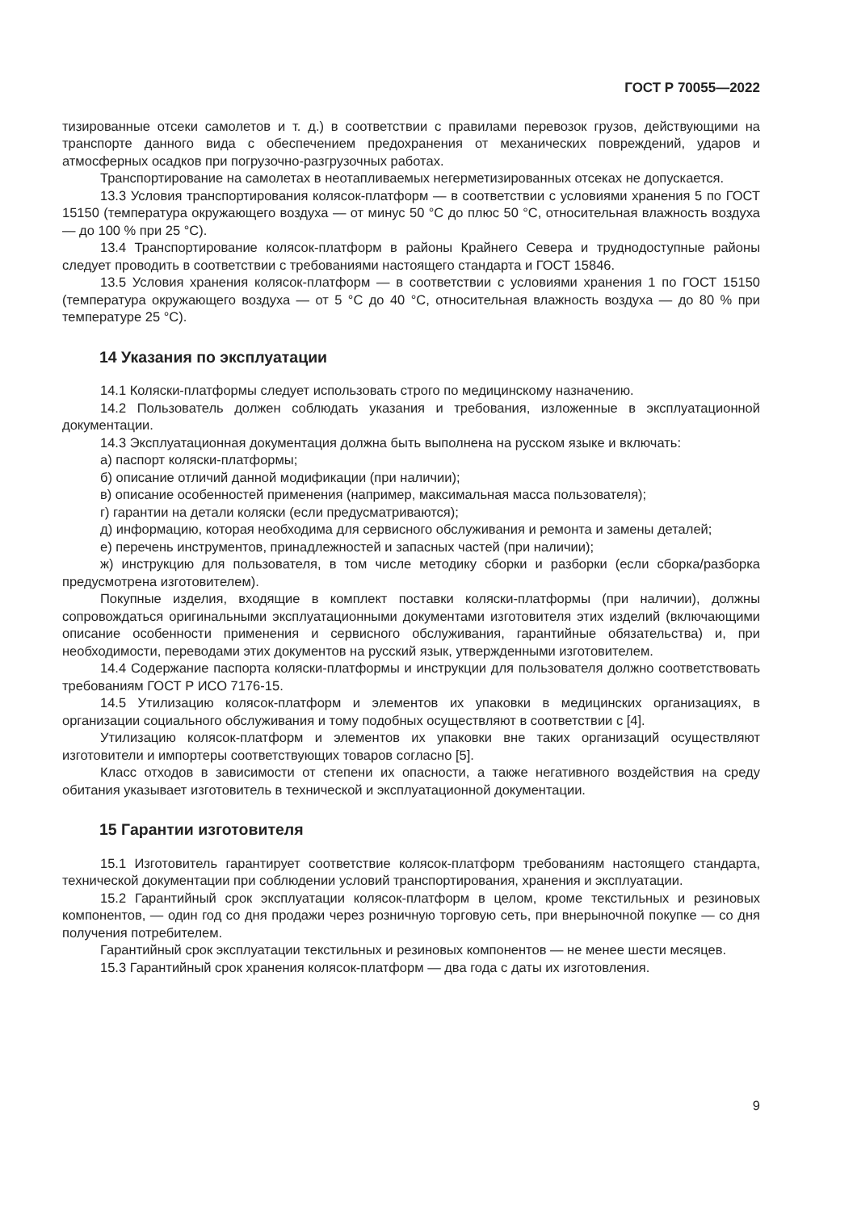ГОСТ Р 70055—2022
тизированные отсеки самолетов и т. д.) в соответствии с правилами перевозок грузов, действующими на транспорте данного вида с обеспечением предохранения от механических повреждений, ударов и атмосферных осадков при погрузочно-разгрузочных работах.
Транспортирование на самолетах в неотапливаемых негерметизированных отсеках не допускается.
13.3 Условия транспортирования колясок-платформ — в соответствии с условиями хранения 5 по ГОСТ 15150 (температура окружающего воздуха — от минус 50 °С до плюс 50 °С, относительная влажность воздуха — до 100 % при 25 °С).
13.4 Транспортирование колясок-платформ в районы Крайнего Севера и труднодоступные районы следует проводить в соответствии с требованиями настоящего стандарта и ГОСТ 15846.
13.5 Условия хранения колясок-платформ — в соответствии с условиями хранения 1 по ГОСТ 15150 (температура окружающего воздуха — от 5 °С до 40 °С, относительная влажность воздуха — до 80 % при температуре 25 °С).
14 Указания по эксплуатации
14.1 Коляски-платформы следует использовать строго по медицинскому назначению.
14.2 Пользователь должен соблюдать указания и требования, изложенные в эксплуатационной документации.
14.3 Эксплуатационная документация должна быть выполнена на русском языке и включать:
а) паспорт коляски-платформы;
б) описание отличий данной модификации (при наличии);
в) описание особенностей применения (например, максимальная масса пользователя);
г) гарантии на детали коляски (если предусматриваются);
д) информацию, которая необходима для сервисного обслуживания и ремонта и замены деталей;
е) перечень инструментов, принадлежностей и запасных частей (при наличии);
ж) инструкцию для пользователя, в том числе методику сборки и разборки (если сборка/разборка предусмотрена изготовителем).
Покупные изделия, входящие в комплект поставки коляски-платформы (при наличии), должны сопровождаться оригинальными эксплуатационными документами изготовителя этих изделий (включающими описание особенности применения и сервисного обслуживания, гарантийные обязательства) и, при необходимости, переводами этих документов на русский язык, утвержденными изготовителем.
14.4 Содержание паспорта коляски-платформы и инструкции для пользователя должно соответствовать требованиям ГОСТ Р ИСО 7176-15.
14.5 Утилизацию колясок-платформ и элементов их упаковки в медицинских организациях, в организации социального обслуживания и тому подобных осуществляют в соответствии с [4].
Утилизацию колясок-платформ и элементов их упаковки вне таких организаций осуществляют изготовители и импортеры соответствующих товаров согласно [5].
Класс отходов в зависимости от степени их опасности, а также негативного воздействия на среду обитания указывает изготовитель в технической и эксплуатационной документации.
15 Гарантии изготовителя
15.1 Изготовитель гарантирует соответствие колясок-платформ требованиям настоящего стандарта, технической документации при соблюдении условий транспортирования, хранения и эксплуатации.
15.2 Гарантийный срок эксплуатации колясок-платформ в целом, кроме текстильных и резиновых компонентов, — один год со дня продажи через розничную торговую сеть, при внерыночной покупке — со дня получения потребителем.
Гарантийный срок эксплуатации текстильных и резиновых компонентов — не менее шести месяцев.
15.3 Гарантийный срок хранения колясок-платформ — два года с даты их изготовления.
9